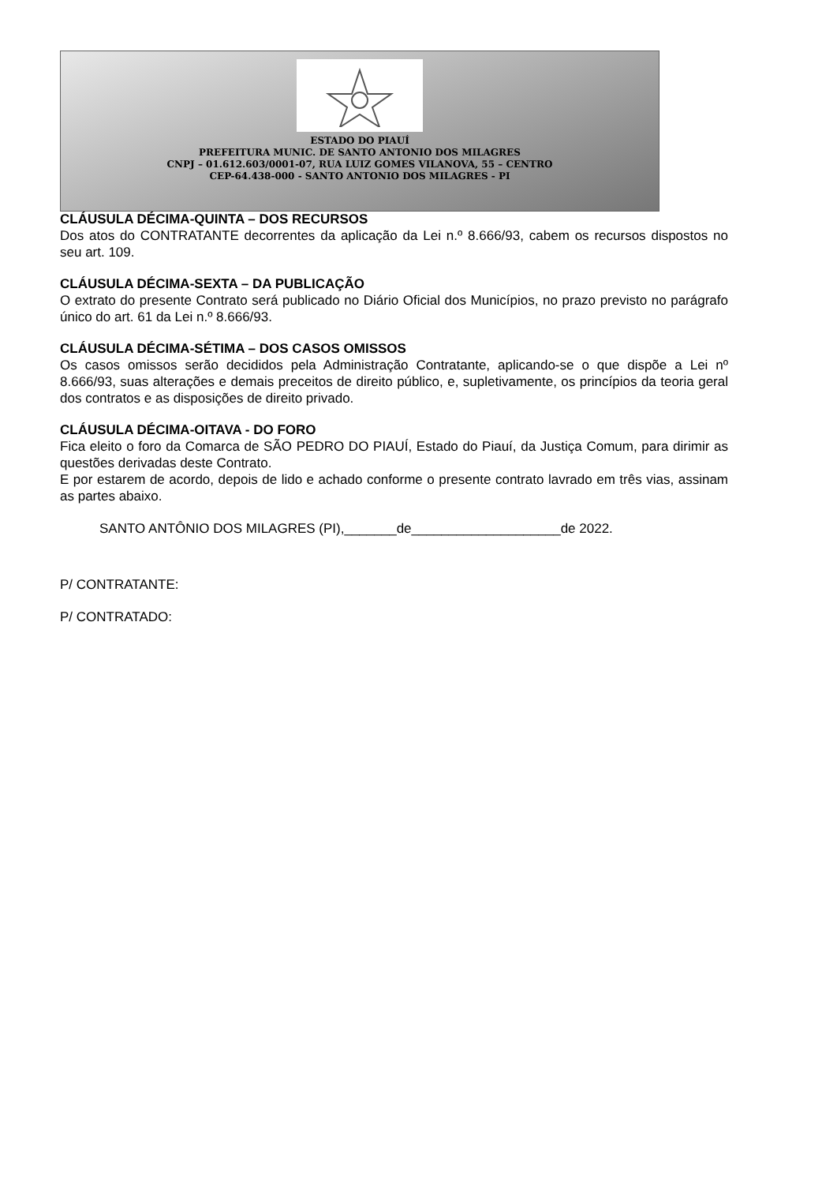ESTADO DO PIAUÍ
PREFEITURA MUNIC. DE SANTO ANTONIO DOS MILAGRES
CNPJ – 01.612.603/0001-07, RUA LUIZ GOMES VILANOVA, 55 – CENTRO
CEP-64.438-000 - SANTO ANTONIO DOS MILAGRES - PI
CLÁUSULA DÉCIMA-QUINTA – DOS RECURSOS
Dos atos do CONTRATANTE decorrentes da aplicação da Lei n.º 8.666/93, cabem os recursos dispostos no seu art. 109.
CLÁUSULA DÉCIMA-SEXTA – DA PUBLICAÇÃO
O extrato do presente Contrato será publicado no Diário Oficial dos Municípios, no prazo previsto no parágrafo único do art. 61 da Lei n.º 8.666/93.
CLÁUSULA DÉCIMA-SÉTIMA – DOS CASOS OMISSOS
Os casos omissos serão decididos pela Administração Contratante, aplicando-se o que dispõe a Lei nº 8.666/93, suas alterações e demais preceitos de direito público, e, supletivamente, os princípios da teoria geral dos contratos e as disposições de direito privado.
CLÁUSULA DÉCIMA-OITAVA - DO FORO
Fica eleito o foro da Comarca de SÃO PEDRO DO PIAUÍ, Estado do Piauí, da Justiça Comum, para dirimir as questões derivadas deste Contrato.
E por estarem de acordo, depois de lido e achado conforme o presente contrato lavrado em três vias, assinam as partes abaixo.
SANTO ANTÔNIO DOS MILAGRES (PI),_______de____________________de 2022.
P/ CONTRATANTE:
P/ CONTRATADO: